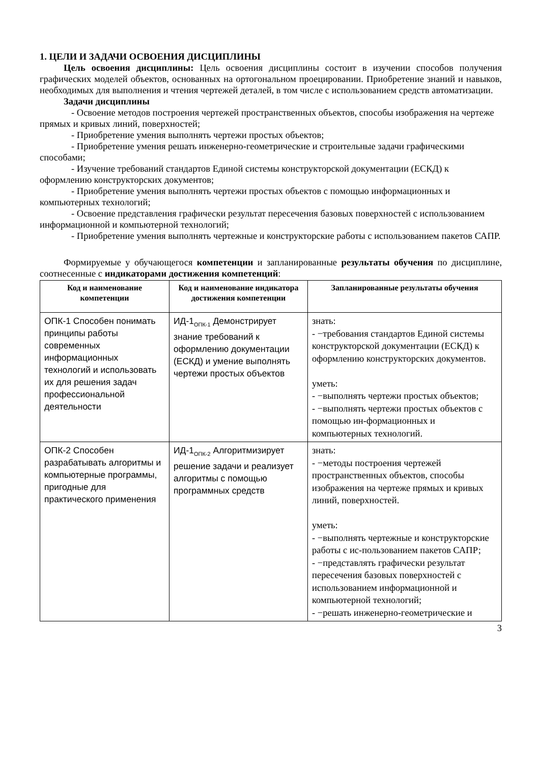1. ЦЕЛИ И ЗАДАЧИ ОСВОЕНИЯ ДИСЦИПЛИНЫ
Цель освоения дисциплины: Цель освоения дисциплины состоит в изучении способов получения графических моделей объектов, основанных на ортогональном проецировании. Приобретение знаний и навыков, необходимых для выполнения и чтения чертежей деталей, в том числе с использованием средств автоматизации.
Задачи дисциплины
- Освоение методов построения чертежей пространственных объектов, способы изображения на чертеже прямых и кривых линий, поверхностей;
- Приобретение умения выполнять чертежи простых объектов;
- Приобретение умения решать инженерно-геометрические и строительные задачи графическими способами;
- Изучение требований стандартов Единой системы конструкторской документации (ЕСКД) к оформлению конструкторских документов;
- Приобретение умения выполнять чертежи простых объектов с помощью информационных и компьютерных технологий;
- Освоение представления графически результат пересечения базовых поверхностей с использованием информационной и компьютерной технологий;
- Приобретение умения выполнять чертежные и конструкторские работы с использованием пакетов САПР.
Формируемые у обучающегося компетенции и запланированные результаты обучения по дисциплине, соотнесенные с индикаторами достижения компетенций:
| Код и наименование компетенции | Код и наименование индикатора достижения компетенции | Запланированные результаты обучения |
| --- | --- | --- |
| ОПК-1 Способен понимать принципы работы современных информационных технологий и использовать их для решения задач профессиональной деятельности | ИД-1<sub>ОПК-1</sub> Демонстрирует знание требований к оформлению документации (ЕСКД) и умение выполнять чертежи простых объектов | знать: - −требования стандартов Единой системы конструкторской документации (ЕСКД) к оформлению конструкторских документов. уметь: - −выполнять чертежи простых объектов; - −выполнять чертежи простых объектов с помощью ин-формационных и компьютерных технологий. |
| ОПК-2 Способен разрабатывать алгоритмы и компьютерные программы, пригодные для практического применения | ИД-1<sub>ОПК-2</sub> Алгоритмизирует решение задачи и реализует алгоритмы с помощью программных средств | знать: - −методы построения чертежей пространственных объектов, способы изображения на чертеже прямых и кривых линий, поверхностей. уметь: - −выполнять чертежные и конструкторские работы с ис-пользованием пакетов САПР; - −представлять графически результат пересечения базовых поверхностей с использованием информационной и компьютерной технологий; - −решать инженерно-геометрические и |
3